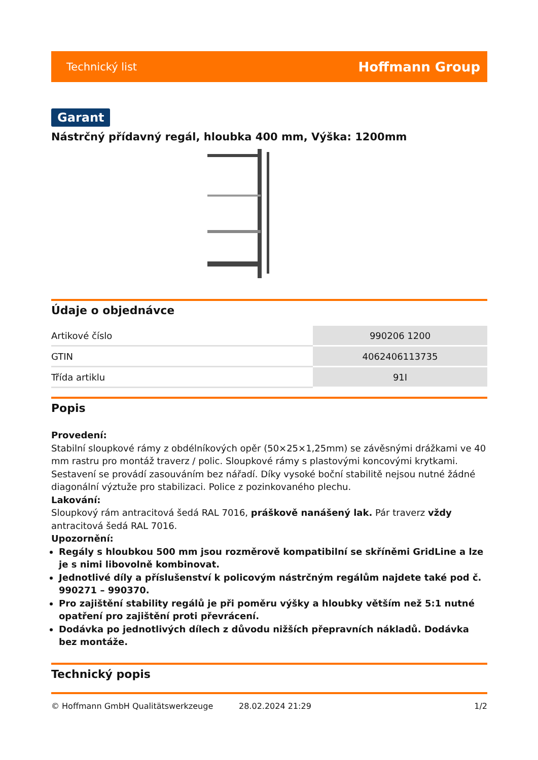Technický list Hoffmann Group
Garant
Nástrčný přídavný regál, hloubka 400 mm, Výška: 1200mm
Údaje o objednávce
| Artikové číslo | 990206 1200 |
| GTIN | 4062406113735 |
| Třída artiklu | 91I |
Popis
Provedení:
Stabilní sloupkové rámy z obdélníkových opěr (50×25×1,25mm) se závěsnými drážkami ve 40 mm rastru pro montáž traverz / polic. Sloupkové rámy s plastovými koncovými krytkami. Sestavení se provádí zasouváním bez nářadí. Díky vysoké boční stabilitě nejsou nutné žádné diagonální výztuže pro stabilizaci. Police z pozinkovaného plechu.
Lakování:
Sloupkový rám antracitová šedá RAL 7016, práškově nanášený lak. Pár traverz vždy antracitová šedá RAL 7016.
Upozornění:
Regály s hloubkou 500 mm jsou rozměrově kompatibilní se skříněmi GridLine a lze je s nimi libovolně kombinovat.
Jednotlivé díly a příslušenství k policovým nástrčným regálům najdete také pod č. 990271 – 990370.
Pro zajištění stability regálů je při poměru výšky a hloubky větším než 5:1 nutné opatření pro zajištění proti převrácení.
Dodávka po jednotlivých dílech z důvodu nižších přepravních nákladů. Dodávka bez montáže.
Technický popis
© Hoffmann GmbH Qualitätswerkzeuge 28.02.2024 21:29 1/2